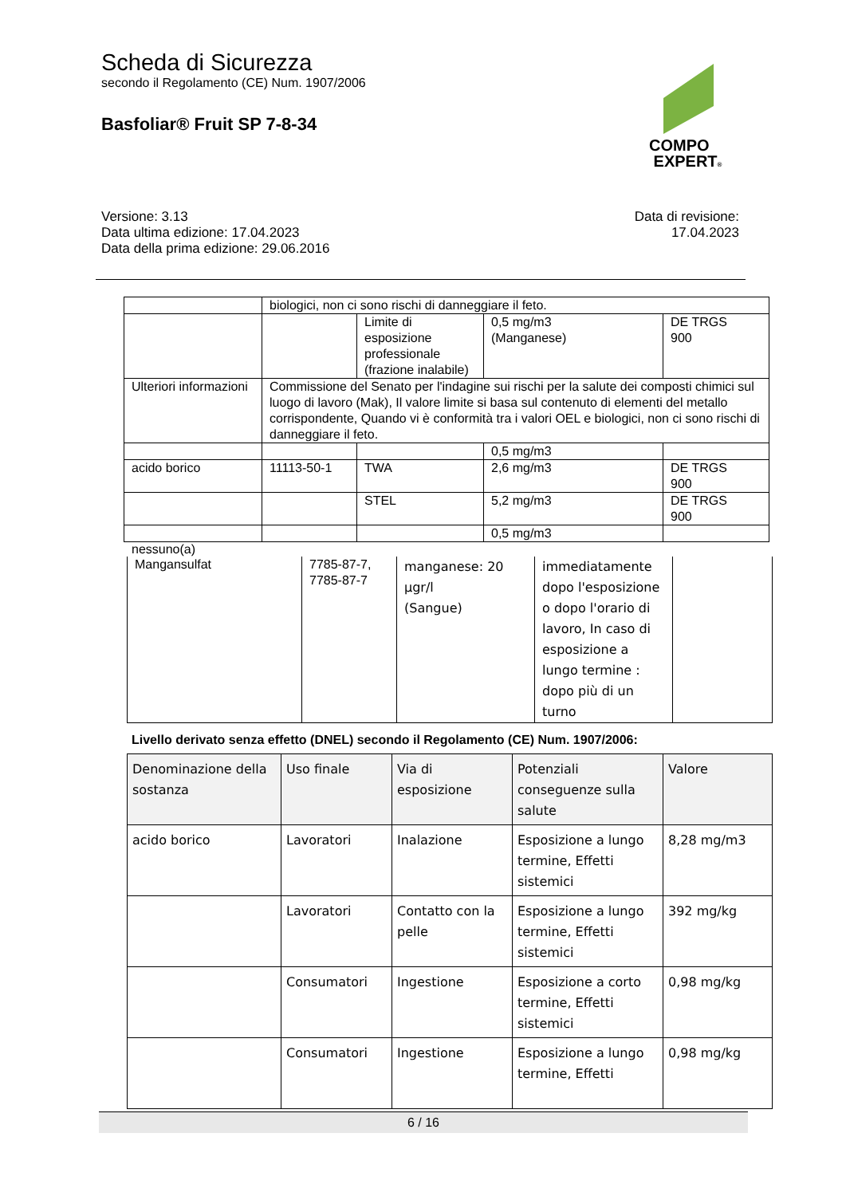Scheda di Sicurezza
secondo il Regolamento (CE) Num. 1907/2006
Basfoliar® Fruit SP 7-8-34
COMPO
EXPERT®
Versione: 3.13
Data ultima edizione: 17.04.2023
Data della prima edizione: 29.06.2016
Data di revisione:
17.04.2023
| | biologici, non ci sono rischi di danneggiare il feto. | | | |
| | | Limite di esposizione professionale (frazione inalabile) | 0,5 mg/m3 (Manganese) | DE TRGS 900 |
| Ulteriori informazioni | Commissione del Senato per l'indagine sui rischi per la salute dei composti chimici sul luogo di lavoro (Mak), Il valore limite si basa sul contenuto di elementi del metallo corrispondente, Quando vi è conformità tra i valori OEL e biologici, non ci sono rischi di danneggiare il feto. | | | |
| | | | 0,5 mg/m3 | |
| acido borico | 11113-50-1 | TWA | 2,6 mg/m3 | DE TRGS 900 |
| | | STEL | 5,2 mg/m3 | DE TRGS 900 |
| | | | 0,5 mg/m3 | |
nessuno(a)
| Mangansulfat | 7785-87-7, 7785-87-7 | manganese: 20 µgr/l (Sangue) | immediatamente dopo l'esposizione o dopo l'orario di lavoro, In caso di esposizione a lungo termine : dopo più di un turno | |
Livello derivato senza effetto (DNEL) secondo il Regolamento (CE) Num. 1907/2006:
| Denominazione della sostanza | Uso finale | Via di esposizione | Potenziali conseguenze sulla salute | Valore |
| --- | --- | --- | --- | --- |
| acido borico | Lavoratori | Inalazione | Esposizione a lungo termine, Effetti sistemici | 8,28 mg/m3 |
| | Lavoratori | Contatto con la pelle | Esposizione a lungo termine, Effetti sistemici | 392 mg/kg |
| | Consumatori | Ingestione | Esposizione a corto termine, Effetti sistemici | 0,98 mg/kg |
| | Consumatori | Ingestione | Esposizione a lungo termine, Effetti | 0,98 mg/kg |
6 / 16